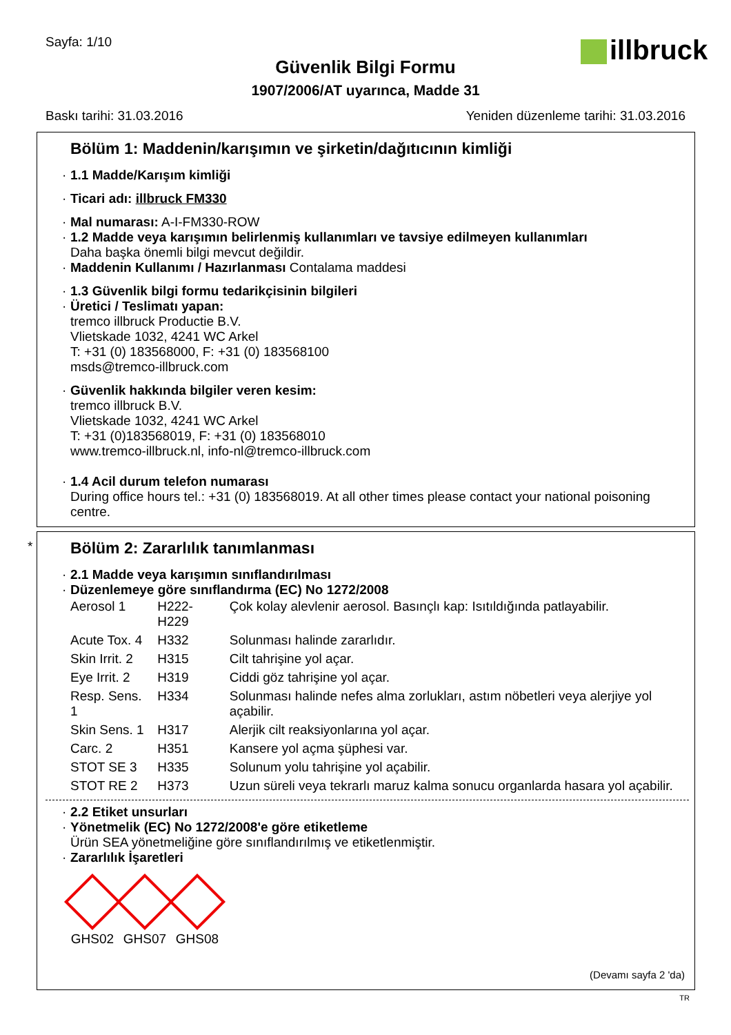Sayfa: 1/10
illbruck
Güvenlik Bilgi Formu
1907/2006/AT uyarınca, Madde 31
Baskı tarihi: 31.03.2016 Yeniden düzenleme tarihi: 31.03.2016
Bölüm 1: Maddenin/karışımın ve şirketin/dağıtıcının kimliği
1.1 Madde/Karışım kimliği
Ticari adı: illbruck FM330
Mal numarası: A-I-FM330-ROW
1.2 Madde veya karışımın belirlenmiş kullanımları ve tavsiye edilmeyen kullanımları
Daha başka önemli bilgi mevcut değildir.
Maddenin Kullanımı / Hazırlanması Contalama maddesi
1.3 Güvenlik bilgi formu tedarikçisinin bilgileri
Üretici / Teslimatı yapan:
tremco illbruck Productie B.V.
Vlietskade 1032, 4241 WC Arkel
T: +31 (0) 183568000, F: +31 (0) 183568100
msds@tremco-illbruck.com
Güvenlik hakkında bilgiler veren kesim:
tremco illbruck B.V.
Vlietskade 1032, 4241 WC Arkel
T: +31 (0)183568019, F: +31 (0) 183568010
www.tremco-illbruck.nl, info-nl@tremco-illbruck.com
1.4 Acil durum telefon numarası
During office hours tel.: +31 (0) 183568019. At all other times please contact your national poisoning centre.
*
Bölüm 2: Zararlılık tanımlanması
2.1 Madde veya karışımın sınıflandırılması
Düzenlemeye göre sınıflandırma (EC) No 1272/2008
| Aerosol 1 | H222-H229 | Çok kolay alevlenir aerosol. Basınçlı kap: Isıtıldığında patlayabilir. |
| Acute Tox. 4 | H332 | Solunması halinde zararlıdır. |
| Skin Irrit. 2 | H315 | Cilt tahrişine yol açar. |
| Eye Irrit. 2 | H319 | Ciddi göz tahrişine yol açar. |
| Resp. Sens. 1 | H334 | Solunması halinde nefes alma zorlukları, astım nöbetleri veya alerjiye yol açabilir. |
| Skin Sens. 1 | H317 | Alerjik cilt reaksiyonlarına yol açar. |
| Carc. 2 | H351 | Kansere yol açma şüphesi var. |
| STOT SE 3 | H335 | Solunum yolu tahrişine yol açabilir. |
| STOT RE 2 | H373 | Uzun süreli veya tekrarlı maruz kalma sonucu organlarda hasara yol açabilir. |
2.2 Etiket unsurları
Yönetmelik (EC) No 1272/2008'e göre etiketleme
Ürün SEA yönetmeliğine göre sınıflandırılmış ve etiketlenmiştir.
Zararlılık İşaretleri
GHS02 GHS07 GHS08
(Devamı sayfa 2 'da)
TR